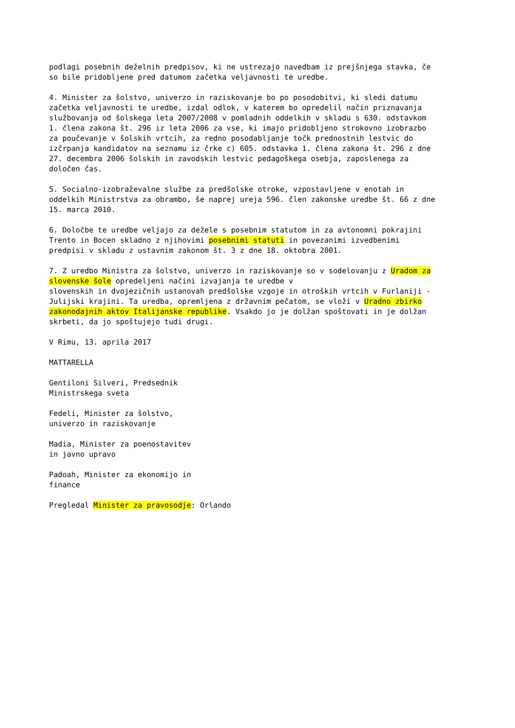podlagi posebnih deželnih predpisov, ki ne ustrezajo navedbam iz prejšnjega stavka, če so bile pridobljene pred datumom začetka veljavnosti te uredbe.
4. Minister za šolstvo, univerzo in raziskovanje bo po posodobitvi, ki sledi datumu začetka veljavnosti te uredbe, izdal odlok, v katerem bo opredelil način priznavanja službovanja od šolskega leta 2007/2008 v pomladnih oddelkih v skladu s 630. odstavkom 1. člena zakona št. 296 iz leta 2006 za vse, ki imajo pridobljeno strokovno izobrazbo za poučevanje v šolskih vrtcih, za redno posodabljanje točk prednostnih lestvic do izčrpanja kandidatov na seznamu iz črke c) 605. odstavka 1. člena zakona št. 296 z dne 27. decembra 2006 šolskih in zavodskih lestvic pedagoškega osebja, zaposlenega za določen čas.
5. Socialno-izobraževalne službe za predšolske otroke, vzpostavljene v enotah in oddelkih Ministrstva za obrambo, še naprej ureja 596. člen zakonske uredbe št. 66 z dne 15. marca 2010.
6. Določbe te uredbe veljajo za dežele s posebnim statutom in za avtonomni pokrajini Trento in Bocen skladno z njihovimi posebnimi statuti in povezanimi izvedbenimi predpisi v skladu z ustavnim zakonom št. 3 z dne 18. oktobra 2001.
7. Z uredbo Ministra za šolstvo, univerzo in raziskovanje so v sodelovanju z Uradom za slovenske šole opredeljeni načini izvajanja te uredbe v slovenskih in dvojezičnih ustanovah predšolske vzgoje in otroških vrtcih v Furlaniji - Julijski krajini. Ta uredba, opremljena z državnim pečatom, se vloži v Uradno zbirko zakonodajnih aktov Italijanske republike. Vsakdo jo je dolžan spoštovati in je dolžan skrbeti, da jo spoštujejo tudi drugi.
V Rimu, 13. aprila 2017
MATTARELLA
Gentiloni Silveri, Predsednik Ministrskega sveta
Fedeli, Minister za šolstvo, univerzo in raziskovanje
Madia, Minister za poenostavitev in javno upravo
Padoah, Minister za ekonomijo in finance
Pregledal Minister za pravosodje: Orlando